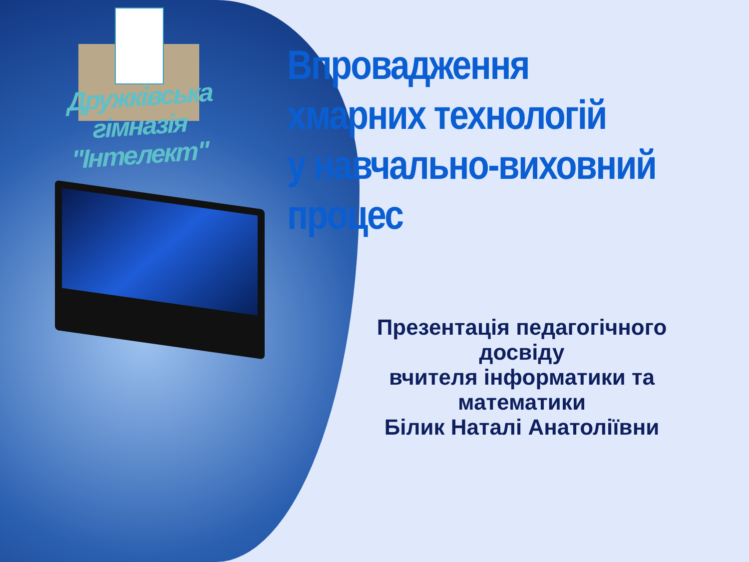Дружківська гімназія
"Інтелект"
Впровадження
хмарних технологій
у навчально-виховний
процес
Презентація педагогічного досвіду
вчителя інформатики та математики
Білик Наталі Анатоліївни